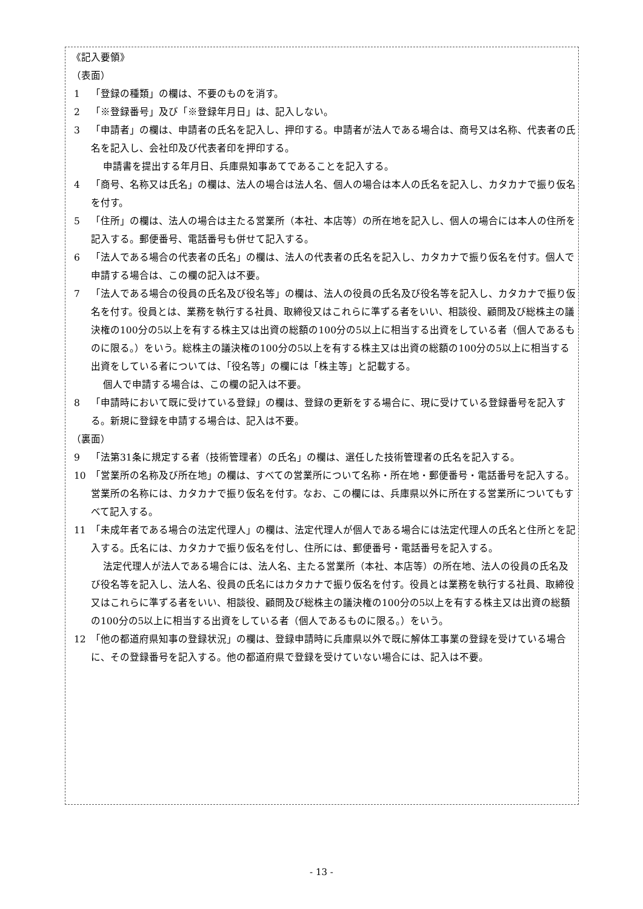《記入要領》
（表面）
1 「登録の種類」の欄は、不要のものを消す。
2 「※登録番号」及び「※登録年月日」は、記入しない。
3 「申請者」の欄は、申請者の氏名を記入し、押印する。申請者が法人である場合は、商号又は名称、代表者の氏名を記入し、会社印及び代表者印を押印する。
申請書を提出する年月日、兵庫県知事あてであることを記入する。
4 「商号、名称又は氏名」の欄は、法人の場合は法人名、個人の場合は本人の氏名を記入し、カタカナで振り仮名を付す。
5 「住所」の欄は、法人の場合は主たる営業所（本社、本店等）の所在地を記入し、個人の場合には本人の住所を記入する。郵便番号、電話番号も併せて記入する。
6 「法人である場合の代表者の氏名」の欄は、法人の代表者の氏名を記入し、カタカナで振り仮名を付す。個人で申請する場合は、この欄の記入は不要。
7 「法人である場合の役員の氏名及び役名等」の欄は、法人の役員の氏名及び役名等を記入し、カタカナで振り仮名を付す。役員とは、業務を執行する社員、取締役又はこれらに準ずる者をいい、相談役、顧問及び総株主の議決権の100分の5以上を有する株主又は出資の総額の100分の5以上に相当する出資をしている者（個人であるものに限る。）をいう。総株主の議決権の100分の5以上を有する株主又は出資の総額の100分の5以上に相当する出資をしている者については、「役名等」の欄には「株主等」と記載する。
個人で申請する場合は、この欄の記入は不要。
8 「申請時において既に受けている登録」の欄は、登録の更新をする場合に、現に受けている登録番号を記入する。新規に登録を申請する場合は、記入は不要。
（裏面）
9 「法第31条に規定する者（技術管理者）の氏名」の欄は、選任した技術管理者の氏名を記入する。
10 「営業所の名称及び所在地」の欄は、すべての営業所について名称・所在地・郵便番号・電話番号を記入する。営業所の名称には、カタカナで振り仮名を付す。なお、この欄には、兵庫県以外に所在する営業所についてもすべて記入する。
11 「未成年者である場合の法定代理人」の欄は、法定代理人が個人である場合には法定代理人の氏名と住所とを記入する。氏名には、カタカナで振り仮名を付し、住所には、郵便番号・電話番号を記入する。
法定代理人が法人である場合には、法人名、主たる営業所（本社、本店等）の所在地、法人の役員の氏名及び役名等を記入し、法人名、役員の氏名にはカタカナで振り仮名を付す。役員とは業務を執行する社員、取締役又はこれらに準ずる者をいい、相談役、顧問及び総株主の議決権の100分の5以上を有する株主又は出資の総額の100分の5以上に相当する出資をしている者（個人であるものに限る。）をいう。
12 「他の都道府県知事の登録状況」の欄は、登録申請時に兵庫県以外で既に解体工事業の登録を受けている場合に、その登録番号を記入する。他の都道府県で登録を受けていない場合には、記入は不要。
- 13 -